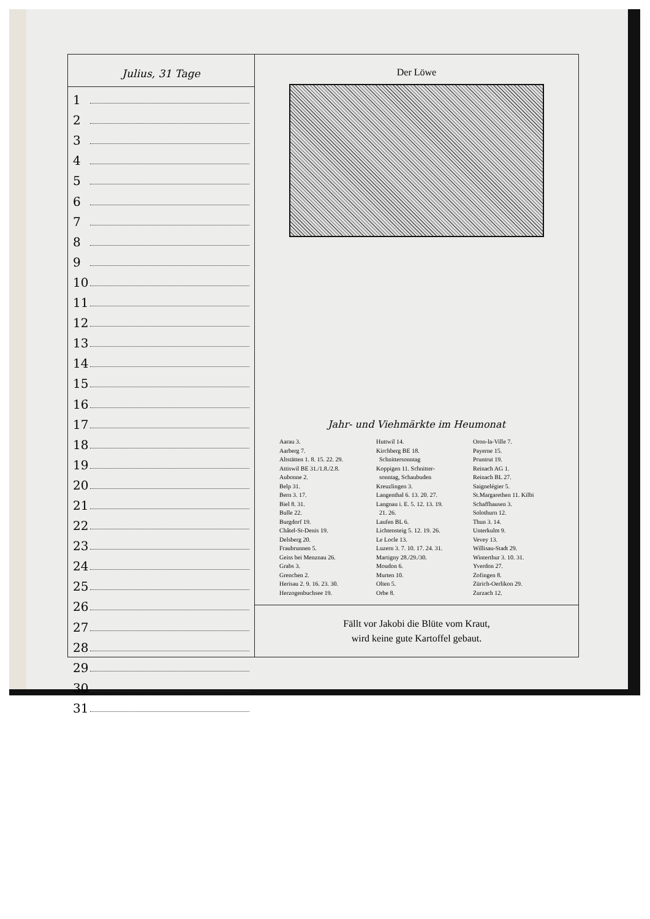Julius, 31 Tage
1
2
3
4
5
6
7
8
9
10
11
12
13
14
15
16
17
18
19
20
21
22
23
24
25
26
27
28
29
30
31
Der Löwe
Jahr- und Viehmärkte im Heumonat
Aarau 3.
Aarberg 7.
Altstätten 1. 8. 15. 22. 29.
Attiswil BE 31./1.8./2.8.
Aubonne 2.
Belp 31.
Bern 3. 17.
Biel 8. 31.
Bulle 22.
Burgdorf 19.
Châtel-St-Denis 19.
Delsberg 20.
Fraubrunnen 5.
Geiss bei Menznau 26.
Grabs 3.
Grenchen 2.
Herisau 2. 9. 16. 23. 30.
Herzogenbuchsee 19.
Huttwil 14.
Kirchberg BE 18.
Schnittersonntag
Koppigen 11. Schnitter-
sonntag, Schaubuden
Kreuzlingen 3.
Langenthal 6. 13. 20. 27.
Langnau i. E. 5. 12. 13. 19.
21. 26.
Laufen BL 6.
Lichtensteig 5. 12. 19. 26.
Le Locle 13.
Luzern 3. 7. 10. 17. 24. 31.
Martigny 28./29./30.
Moudon 6.
Murten 10.
Olten 5.
Orbe 8.
Oron-la-Ville 7.
Payerne 15.
Pruntrut 19.
Reinach AG 1.
Reinach BL 27.
Saignelégier 5.
St.Margarethen 11. Kilbi
Schaffhausen 3.
Solothurn 12.
Thun 3. 14.
Unterkulm 9.
Vevey 13.
Willisau-Stadt 29.
Winterthur 3. 10. 31.
Yverdon 27.
Zofingen 8.
Zürich-Oerlikon 29.
Zurzach 12.
Fällt vor Jakobi die Blüte vom Kraut,
wird keine gute Kartoffel gebaut.